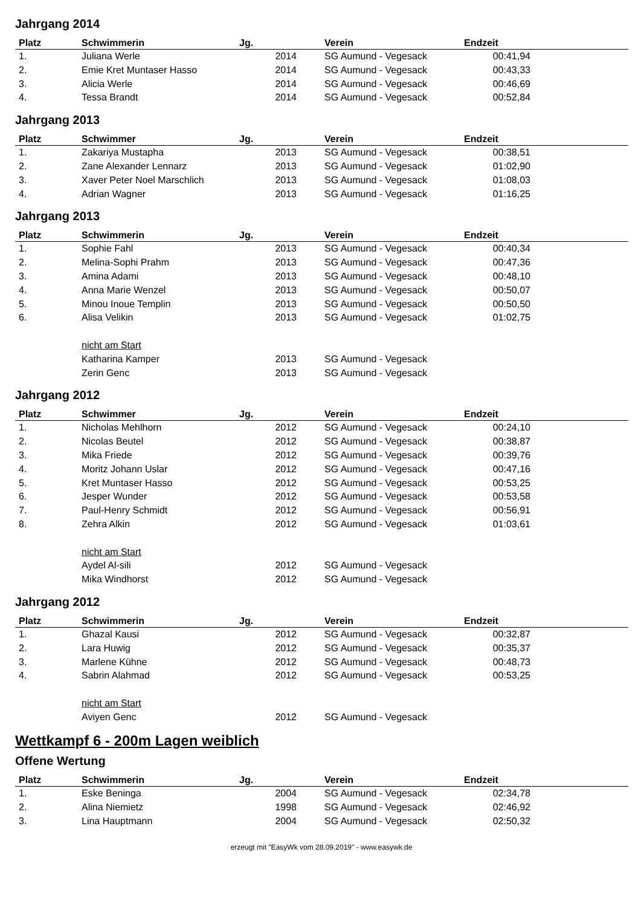Jahrgang 2014
| Platz | Schwimmerin | Jg. | Verein | Endzeit | |
| --- | --- | --- | --- | --- | --- |
| 1. | Juliana Werle | 2014 | SG Aumund - Vegesack | 00:41,94 | |
| 2. | Emie Kret Muntaser Hasso | 2014 | SG Aumund - Vegesack | 00:43,33 | |
| 3. | Alicia Werle | 2014 | SG Aumund - Vegesack | 00:46,69 | |
| 4. | Tessa Brandt | 2014 | SG Aumund - Vegesack | 00:52,84 | |
Jahrgang 2013
| Platz | Schwimmer | Jg. | Verein | Endzeit | |
| --- | --- | --- | --- | --- | --- |
| 1. | Zakariya Mustapha | 2013 | SG Aumund - Vegesack | 00:38,51 | |
| 2. | Zane Alexander Lennarz | 2013 | SG Aumund - Vegesack | 01:02,90 | |
| 3. | Xaver Peter Noel Marschlich | 2013 | SG Aumund - Vegesack | 01:08,03 | |
| 4. | Adrian Wagner | 2013 | SG Aumund - Vegesack | 01:16,25 | |
Jahrgang 2013
| Platz | Schwimmerin | Jg. | Verein | Endzeit | |
| --- | --- | --- | --- | --- | --- |
| 1. | Sophie Fahl | 2013 | SG Aumund - Vegesack | 00:40,34 | |
| 2. | Melina-Sophi Prahm | 2013 | SG Aumund - Vegesack | 00:47,36 | |
| 3. | Amina Adami | 2013 | SG Aumund - Vegesack | 00:48,10 | |
| 4. | Anna Marie Wenzel | 2013 | SG Aumund - Vegesack | 00:50,07 | |
| 5. | Minou Inoue Templin | 2013 | SG Aumund - Vegesack | 00:50,50 | |
| 6. | Alisa Velikin | 2013 | SG Aumund - Vegesack | 01:02,75 | |
| | nicht am Start | | | | |
| | Katharina Kamper | 2013 | SG Aumund - Vegesack | | |
| | Zerin Genc | 2013 | SG Aumund - Vegesack | | |
Jahrgang 2012
| Platz | Schwimmer | Jg. | Verein | Endzeit | |
| --- | --- | --- | --- | --- | --- |
| 1. | Nicholas Mehlhorn | 2012 | SG Aumund - Vegesack | 00:24,10 | |
| 2. | Nicolas Beutel | 2012 | SG Aumund - Vegesack | 00:38,87 | |
| 3. | Mika Friede | 2012 | SG Aumund - Vegesack | 00:39,76 | |
| 4. | Moritz Johann Uslar | 2012 | SG Aumund - Vegesack | 00:47,16 | |
| 5. | Kret Muntaser Hasso | 2012 | SG Aumund - Vegesack | 00:53,25 | |
| 6. | Jesper Wunder | 2012 | SG Aumund - Vegesack | 00:53,58 | |
| 7. | Paul-Henry Schmidt | 2012 | SG Aumund - Vegesack | 00:56,91 | |
| 8. | Zehra Alkin | 2012 | SG Aumund - Vegesack | 01:03,61 | |
| | nicht am Start | | | | |
| | Aydel Al-sili | 2012 | SG Aumund - Vegesack | | |
| | Mika Windhorst | 2012 | SG Aumund - Vegesack | | |
Jahrgang 2012
| Platz | Schwimmerin | Jg. | Verein | Endzeit | |
| --- | --- | --- | --- | --- | --- |
| 1. | Ghazal Kausi | 2012 | SG Aumund - Vegesack | 00:32,87 | |
| 2. | Lara Huwig | 2012 | SG Aumund - Vegesack | 00:35,37 | |
| 3. | Marlene Kühne | 2012 | SG Aumund - Vegesack | 00:48,73 | |
| 4. | Sabrin Alahmad | 2012 | SG Aumund - Vegesack | 00:53,25 | |
| | nicht am Start | | | | |
| | Aviyen Genc | 2012 | SG Aumund - Vegesack | | |
Wettkampf 6 - 200m Lagen weiblich
Offene Wertung
| Platz | Schwimmerin | Jg. | Verein | Endzeit | |
| --- | --- | --- | --- | --- | --- |
| 1. | Eske Beninga | 2004 | SG Aumund - Vegesack | 02:34,78 | |
| 2. | Alina Niemietz | 1998 | SG Aumund - Vegesack | 02:46,92 | |
| 3. | Lina Hauptmann | 2004 | SG Aumund - Vegesack | 02:50,32 | |
erzeugt mit "EasyWk vom 28.09.2019" - www.easywk.de